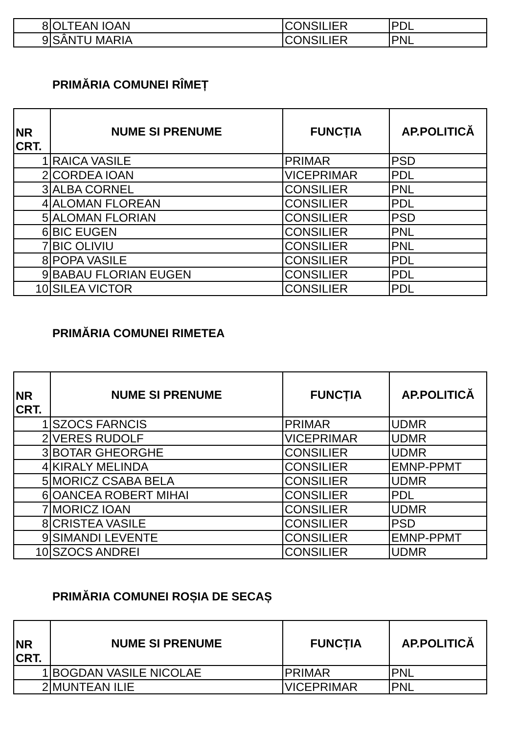| 8 | OLTEAN IOAN | CONSILIER | PDL |
| 9 | SÂNTU MARIA | CONSILIER | PNL |
PRIMĂRIA COMUNEI RÎMEȚ
| NR CRT. | NUME SI PRENUME | FUNCȚIA | AP.POLITICĂ |
| --- | --- | --- | --- |
| 1 | RAICA VASILE | PRIMAR | PSD |
| 2 | CORDEA IOAN | VICEPRIMAR | PDL |
| 3 | ALBA CORNEL | CONSILIER | PNL |
| 4 | ALOMAN FLOREAN | CONSILIER | PDL |
| 5 | ALOMAN FLORIAN | CONSILIER | PSD |
| 6 | BIC EUGEN | CONSILIER | PNL |
| 7 | BIC OLIVIU | CONSILIER | PNL |
| 8 | POPA VASILE | CONSILIER | PDL |
| 9 | BABAU FLORIAN EUGEN | CONSILIER | PDL |
| 10 | SILEA VICTOR | CONSILIER | PDL |
PRIMĂRIA COMUNEI RIMETEA
| NR CRT. | NUME SI PRENUME | FUNCȚIA | AP.POLITICĂ |
| --- | --- | --- | --- |
| 1 | SZOCS FARNCIS | PRIMAR | UDMR |
| 2 | VERES RUDOLF | VICEPRIMAR | UDMR |
| 3 | BOTAR GHEORGHE | CONSILIER | UDMR |
| 4 | KIRALY MELINDA | CONSILIER | EMNP-PPMT |
| 5 | MORICZ CSABA BELA | CONSILIER | UDMR |
| 6 | OANCEA ROBERT MIHAI | CONSILIER | PDL |
| 7 | MORICZ IOAN | CONSILIER | UDMR |
| 8 | CRISTEA VASILE | CONSILIER | PSD |
| 9 | SIMANDI LEVENTE | CONSILIER | EMNP-PPMT |
| 10 | SZOCS ANDREI | CONSILIER | UDMR |
PRIMĂRIA COMUNEI ROȘIA DE SECAȘ
| NR CRT. | NUME SI PRENUME | FUNCȚIA | AP.POLITICĂ |
| --- | --- | --- | --- |
| 1 | BOGDAN VASILE NICOLAE | PRIMAR | PNL |
| 2 | MUNTEAN ILIE | VICEPRIMAR | PNL |